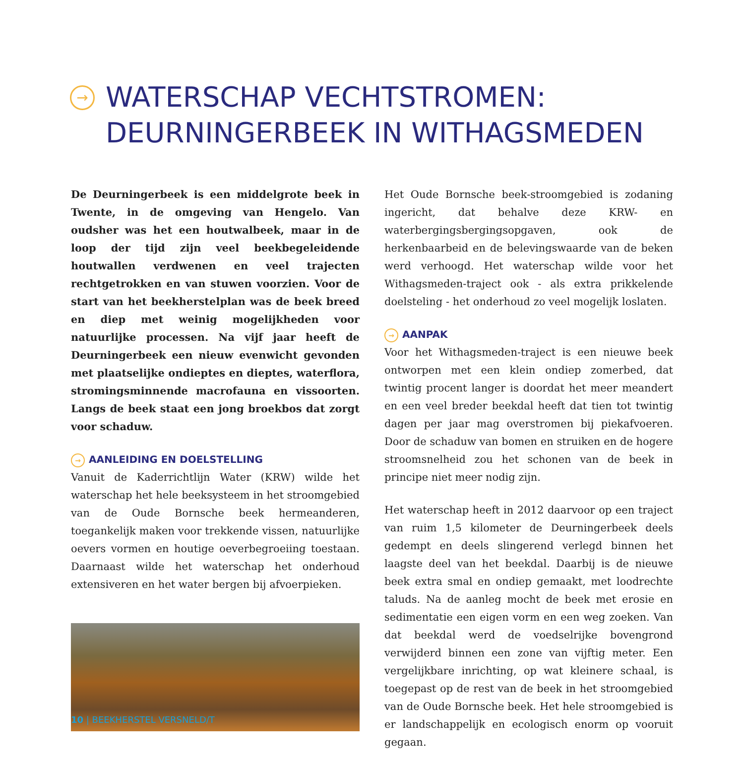→ WATERSCHAP VECHTSTROMEN:
DEURNINGERBEEK IN WITHAGSMEDEN
De Deurningerbeek is een middelgrote beek in Twente, in de omgeving van Hengelo. Van oudsher was het een houtwalbeek, maar in de loop der tijd zijn veel beekbegeleidende houtwallen verdwenen en veel trajecten rechtgetrokken en van stuwen voorzien. Voor de start van het beekherstelplan was de beek breed en diep met weinig mogelijkheden voor natuurlijke processen. Na vijf jaar heeft de Deurningerbeek een nieuw evenwicht gevonden met plaatselijke ondieptes en dieptes, waterflora, stromingsminnende macrofauna en vissoorten. Langs de beek staat een jong broekbos dat zorgt voor schaduw.
→ AANLEIDING EN DOELSTELLING
Vanuit de Kaderrichtlijn Water (KRW) wilde het waterschap het hele beeksysteem in het stroomgebied van de Oude Bornsche beek hermeanderen, toegankelijk maken voor trekkende vissen, natuurlijke oevers vormen en houtige oeverbegroeiing toestaan. Daarnaast wilde het waterschap het onderhoud extensiveren en het water bergen bij afvoerpieken.
Het Oude Bornsche beek-stroomgebied is zodaning ingericht, dat behalve deze KRW- en waterbergingsbergingsopgaven, ook de herkenbaarbeid en de belevingswaarde van de beken werd verhoogd. Het waterschap wilde voor het Withagsmeden-traject ook - als extra prikkelende doelsteling - het onderhoud zo veel mogelijk loslaten.
→ AANPAK
Voor het Withagsmeden-traject is een nieuwe beek ontworpen met een klein ondiep zomerbed, dat twintig procent langer is doordat het meer meandert en een veel breder beekdal heeft dat tien tot twintig dagen per jaar mag overstromen bij piekafvoeren. Door de schaduw van bomen en struiken en de hogere stroomsnelheid zou het schonen van de beek in principe niet meer nodig zijn.
Het waterschap heeft in 2012 daarvoor op een traject van ruim 1,5 kilometer de Deurningerbeek deels gedempt en deels slingerend verlegd binnen het laagste deel van het beekdal. Daarbij is de nieuwe beek extra smal en ondiep gemaakt, met loodrechte taluds. Na de aanleg mocht de beek met erosie en sedimentatie een eigen vorm en een weg zoeken. Van dat beekdal werd de voedselrijke bovengrond verwijderd binnen een zone van vijftig meter. Een vergelijkbare inrichting, op wat kleinere schaal, is toegepast op de rest van de beek in het stroomgebied van de Oude Bornsche beek. Het hele stroomgebied is er landschappelijk en ecologisch enorm op vooruit gegaan.
10 | BEEKHERSTEL VERSNELD/T